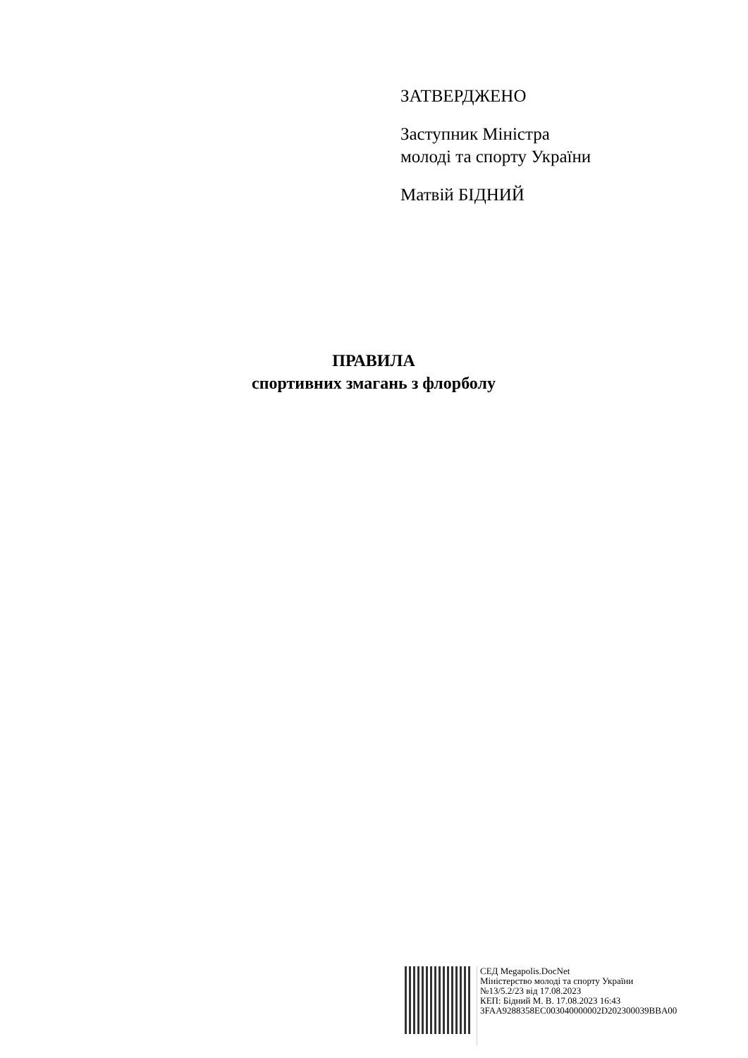ЗАТВЕРДЖЕНО
Заступник Міністра
молоді та спорту України
Матвій БІДНИЙ
ПРАВИЛА
спортивних змагань з флорболу
СЕД Megapolis.DocNet
Міністерство молоді та спорту України
№13/5.2/23 від 17.08.2023
КЕП: Бідний М. В. 17.08.2023 16:43
3FAA9288358EC003040000002D202300039BBA00